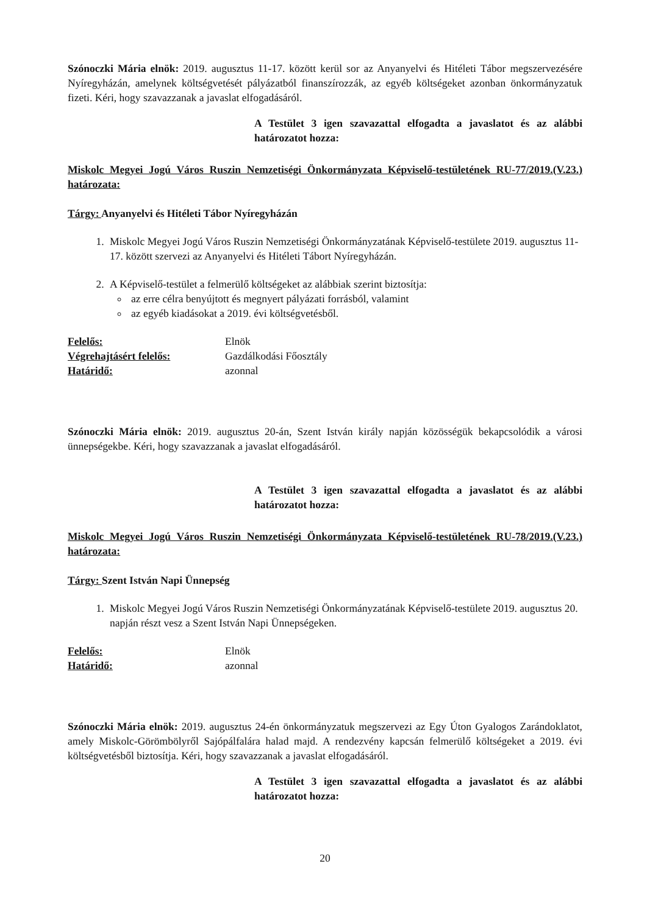Szónoczki Mária elnök: 2019. augusztus 11-17. között kerül sor az Anyanyelvi és Hitéleti Tábor megszervezésére Nyíregyházán, amelynek költségvetését pályázatból finanszírozzák, az egyéb költségeket azonban önkormányzatuk fizeti. Kéri, hogy szavazzanak a javaslat elfogadásáról.
A Testület 3 igen szavazattal elfogadta a javaslatot és az alábbi határozatot hozza:
Miskolc Megyei Jogú Város Ruszin Nemzetiségi Önkormányzata Képviselő-testületének RU-77/2019.(V.23.) határozata:
Tárgy: Anyanyelvi és Hitéleti Tábor Nyíregyházán
1. Miskolc Megyei Jogú Város Ruszin Nemzetiségi Önkormányzatának Képviselő-testülete 2019. augusztus 11-17. között szervezi az Anyanyelvi és Hitéleti Tábort Nyíregyházán.
2. A Képviselő-testület a felmerülő költségeket az alábbiak szerint biztosítja:
az erre célra benyújtott és megnyert pályázati forrásból, valamint
az egyéb kiadásokat a 2019. évi költségvetésből.
| Felelős: | Elnök |
| Végrehajtásért felelős: | Gazdálkodási Főosztály |
| Határidő: | azonnal |
Szónoczki Mária elnök: 2019. augusztus 20-án, Szent István király napján közösségük bekapcsolódik a városi ünnepségekbe. Kéri, hogy szavazzanak a javaslat elfogadásáról.
A Testület 3 igen szavazattal elfogadta a javaslatot és az alábbi határozatot hozza:
Miskolc Megyei Jogú Város Ruszin Nemzetiségi Önkormányzata Képviselő-testületének RU-78/2019.(V.23.) határozata:
Tárgy: Szent István Napi Ünnepség
1. Miskolc Megyei Jogú Város Ruszin Nemzetiségi Önkormányzatának Képviselő-testülete 2019. augusztus 20. napján részt vesz a Szent István Napi Ünnepségeken.
| Felelős: | Elnök |
| Határidő: | azonnal |
Szónoczki Mária elnök: 2019. augusztus 24-én önkormányzatuk megszervezi az Egy Úton Gyalogos Zarándoklatot, amely Miskolc-Görömbölyről Sajópálfalára halad majd. A rendezvény kapcsán felmerülő költségeket a 2019. évi költségvetésből biztosítja. Kéri, hogy szavazzanak a javaslat elfogadásáról.
A Testület 3 igen szavazattal elfogadta a javaslatot és az alábbi határozatot hozza:
20